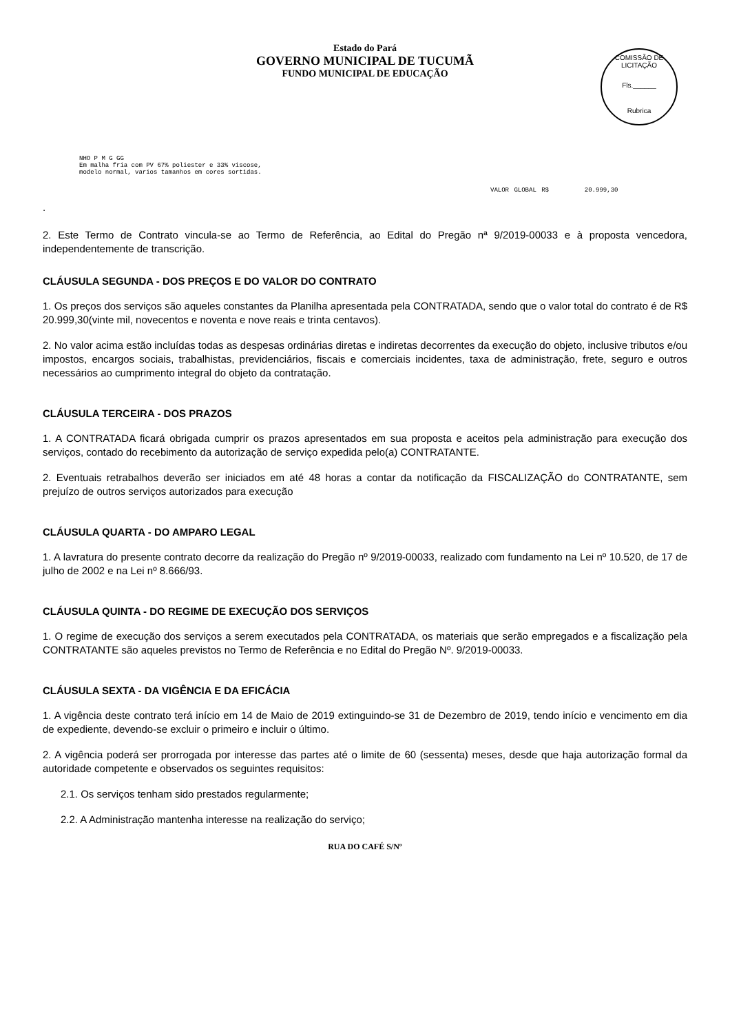Estado do Pará
GOVERNO MUNICIPAL DE TUCUMÃ
FUNDO MUNICIPAL DE EDUCAÇÃO
COMISSÃO DE LICITAÇÃO
Fls.______
Rubrica
NHO P M G GG
Em malha fria com PV 67% poliester e 33% viscose,
modelo normal, varios tamanhos em cores sortidas.
VALOR GLOBAL R$ 20.999,30
.
2. Este Termo de Contrato vincula-se ao Termo de Referência, ao Edital do Pregão nª 9/2019-00033 e à proposta vencedora, independentemente de transcrição.
CLÁUSULA SEGUNDA - DOS PREÇOS E DO VALOR DO CONTRATO
1. Os preços dos serviços são aqueles constantes da Planilha apresentada pela CONTRATADA, sendo que o valor total do contrato é de R$ 20.999,30(vinte mil, novecentos e noventa e nove reais e trinta centavos).
2. No valor acima estão incluídas todas as despesas ordinárias diretas e indiretas decorrentes da execução do objeto, inclusive tributos e/ou impostos, encargos sociais, trabalhistas, previdenciários, fiscais e comerciais incidentes, taxa de administração, frete, seguro e outros necessários ao cumprimento integral do objeto da contratação.
CLÁUSULA TERCEIRA - DOS PRAZOS
1. A CONTRATADA ficará obrigada cumprir os prazos apresentados em sua proposta e aceitos pela administração para execução dos serviços, contado do recebimento da autorização de serviço expedida pelo(a) CONTRATANTE.
2. Eventuais retrabalhos deverão ser iniciados em até 48 horas a contar da notificação da FISCALIZAÇÃO do CONTRATANTE, sem prejuízo de outros serviços autorizados para execução
CLÁUSULA QUARTA - DO AMPARO LEGAL
1. A lavratura do presente contrato decorre da realização do Pregão nº 9/2019-00033, realizado com fundamento na Lei nº 10.520, de 17 de julho de 2002 e na Lei nº 8.666/93.
CLÁUSULA QUINTA - DO REGIME DE EXECUÇÃO DOS SERVIÇOS
1. O regime de execução dos serviços a serem executados pela CONTRATADA, os materiais que serão empregados e a fiscalização pela CONTRATANTE são aqueles previstos no Termo de Referência e no Edital do Pregão Nº. 9/2019-00033.
CLÁUSULA SEXTA - DA VIGÊNCIA E DA EFICÁCIA
1. A vigência deste contrato terá início em 14 de Maio de 2019 extinguindo-se 31 de Dezembro de 2019, tendo início e vencimento em dia de expediente, devendo-se excluir o primeiro e incluir o último.
2. A vigência poderá ser prorrogada por interesse das partes até o limite de 60 (sessenta) meses, desde que haja autorização formal da autoridade competente e observados os seguintes requisitos:
2.1. Os serviços tenham sido prestados regularmente;
2.2. A Administração mantenha interesse na realização do serviço;
RUA DO CAFÉ S/Nº